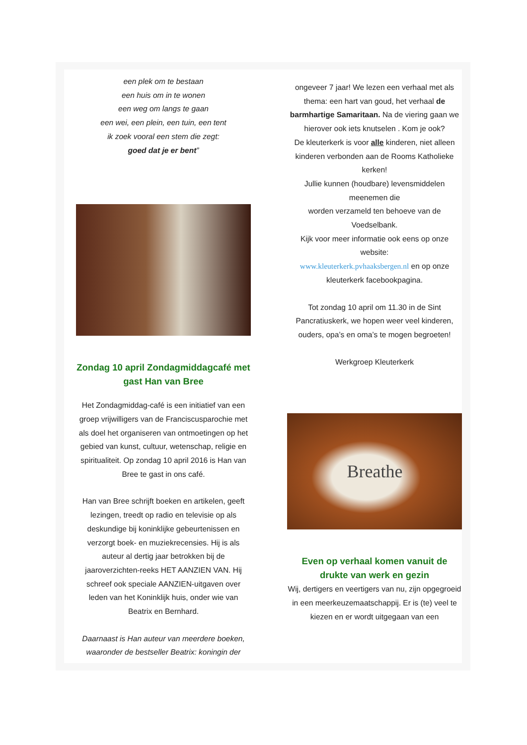een plek om te bestaan
een huis om in te wonen
een weg om langs te gaan
een wei, een plein, een tuin, een tent
ik zoek vooral een stem die zegt:
goed dat je er bent”
Zondag 10 april Zondagmiddagcafé met gast Han van Bree
Het Zondagmiddag-café is een initiatief van een groep vrijwilligers van de Franciscusparochie met als doel het organiseren van ontmoetingen op het gebied van kunst, cultuur, wetenschap, religie en spiritualiteit. Op zondag 10 april 2016 is Han van Bree te gast in ons café.
Han van Bree schrijft boeken en artikelen, geeft lezingen, treedt op radio en televisie op als deskundige bij koninklijke gebeurtenissen en verzorgt boek- en muziekrecensies. Hij is als auteur al dertig jaar betrokken bij de jaaroverzichten-reeks HET AANZIEN VAN. Hij schreef ook speciale AANZIEN-uitgaven over leden van het Koninklijk huis, onder wie van Beatrix en Bernhard.
Daarnaast is Han auteur van meerdere boeken, waaronder de bestseller Beatrix: koningin der
ongeveer 7 jaar! We lezen een verhaal met als thema: een hart van goud, het verhaal de barmhartige Samaritaan. Na de viering gaan we hierover ook iets knutselen . Kom je ook?
De kleuterkerk is voor alle kinderen, niet alleen kinderen verbonden aan de Rooms Katholieke kerken!
Jullie kunnen (houdbare) levensmiddelen meenemen die
worden verzameld ten behoeve van de Voedselbank.
Kijk voor meer informatie ook eens op onze website:
www.kleuterkerk.pvhaaksbergen.nl en op onze kleuterkerk facebookpagina.
Tot zondag 10 april om 11.30 in de Sint Pancratiuskerk, we hopen weer veel kinderen, ouders, opa’s en oma’s te mogen begroeten!
Werkgroep Kleuterkerk
Breathe
Even op verhaal komen vanuit de drukte van werk en gezin
Wij, dertigers en veertigers van nu, zijn opgegroeid in een meerkeuzemaatschappij. Er is (te) veel te kiezen en er wordt uitgegaan van een